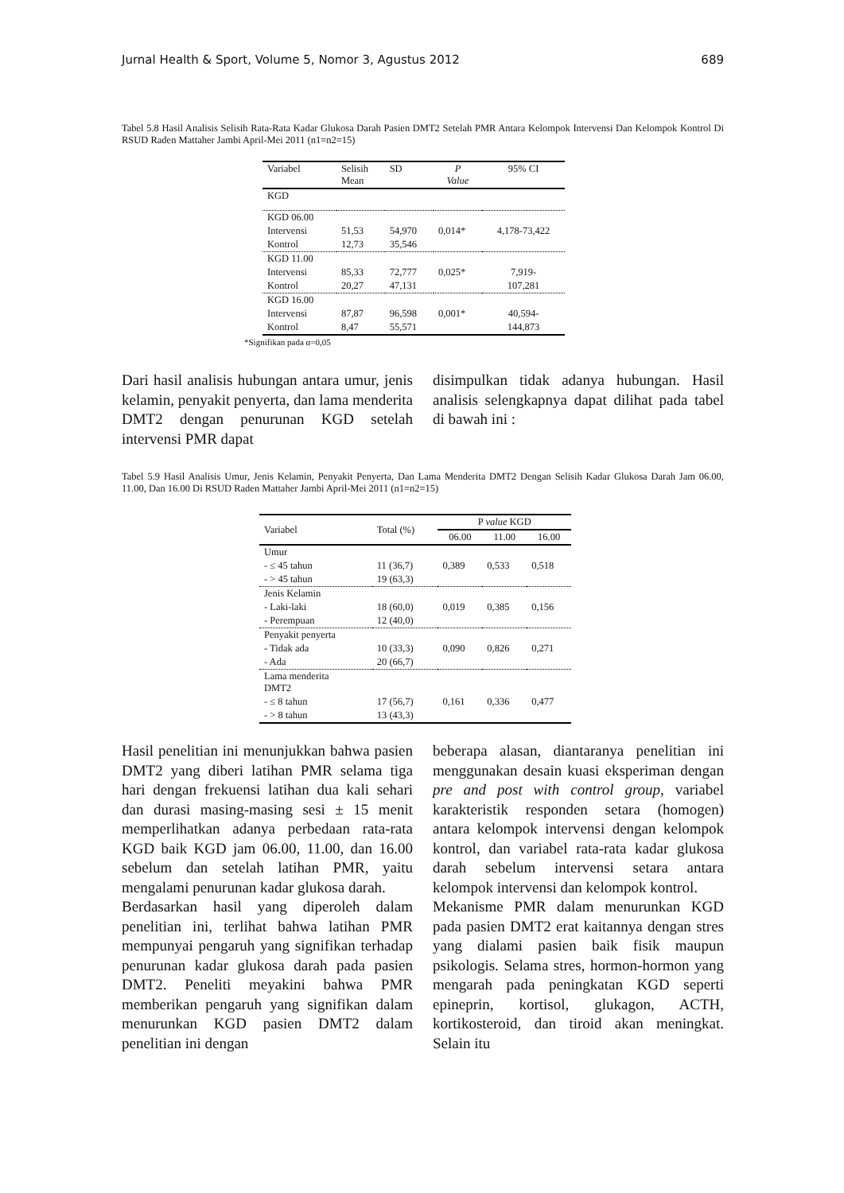Jurnal Health & Sport, Volume 5, Nomor 3, Agustus 2012 689
Tabel 5.8 Hasil Analisis Selisih Rata-Rata Kadar Glukosa Darah Pasien DMT2 Setelah PMR Antara Kelompok Intervensi Dan Kelompok Kontrol Di RSUD Raden Mattaher Jambi April-Mei 2011 (n1=n2=15)
| Variabel | Selisih Mean | SD | P Value | 95% CI |
| --- | --- | --- | --- | --- |
| KGD | | | | |
| KGD 06.00 | | | | |
| Intervensi | 51,53 | 54,970 | 0,014* | 4,178-73,422 |
| Kontrol | 12,73 | 35,546 | | |
| KGD 11.00 | | | | |
| Intervensi | 85,33 | 72,777 | 0,025* | 7,919- |
| Kontrol | 20,27 | 47,131 | | 107,281 |
| KGD 16.00 | | | | |
| Intervensi | 87,87 | 96,598 | 0,001* | 40,594- |
| Kontrol | 8,47 | 55,571 | | 144,873 |
*Signifikan pada α=0,05
Dari hasil analisis hubungan antara umur, jenis kelamin, penyakit penyerta, dan lama menderita DMT2 dengan penurunan KGD setelah intervensi PMR dapat
disimpulkan tidak adanya hubungan. Hasil analisis selengkapnya dapat dilihat pada tabel di bawah ini :
Tabel 5.9 Hasil Analisis Umur, Jenis Kelamin, Penyakit Penyerta, Dan Lama Menderita DMT2 Dengan Selisih Kadar Glukosa Darah Jam 06.00, 11.00, Dan 16.00 Di RSUD Raden Mattaher Jambi April-Mei 2011 (n1=n2=15)
| Variabel | Total (%) | P value KGD | | |
| --- | --- | --- | --- | --- |
| | | 06.00 | 11.00 | 16.00 |
| Umur | | | | |
| - ≤ 45 tahun | 11 (36,7) | 0,389 | 0,533 | 0,518 |
| - > 45 tahun | 19 (63,3) | | | |
| Jenis Kelamin | | | | |
| - Laki-laki | 18 (60,0) | 0,019 | 0,385 | 0,156 |
| - Perempuan | 12 (40,0) | | | |
| Penyakit penyerta | | | | |
| - Tidak ada | 10 (33,3) | 0,090 | 0,826 | 0,271 |
| - Ada | 20 (66,7) | | | |
| Lama menderita DMT2 | | | | |
| - ≤ 8 tahun | 17 (56,7) | 0,161 | 0,336 | 0,477 |
| - > 8 tahun | 13 (43,3) | | | |
Hasil penelitian ini menunjukkan bahwa pasien DMT2 yang diberi latihan PMR selama tiga hari dengan frekuensi latihan dua kali sehari dan durasi masing-masing sesi ± 15 menit memperlihatkan adanya perbedaan rata-rata KGD baik KGD jam 06.00, 11.00, dan 16.00 sebelum dan setelah latihan PMR, yaitu mengalami penurunan kadar glukosa darah.
Berdasarkan hasil yang diperoleh dalam penelitian ini, terlihat bahwa latihan PMR mempunyai pengaruh yang signifikan terhadap penurunan kadar glukosa darah pada pasien DMT2. Peneliti meyakini bahwa PMR memberikan pengaruh yang signifikan dalam menurunkan KGD pasien DMT2 dalam penelitian ini dengan
beberapa alasan, diantaranya penelitian ini menggunakan desain kuasi eksperiman dengan pre and post with control group, variabel karakteristik responden setara (homogen) antara kelompok intervensi dengan kelompok kontrol, dan variabel rata-rata kadar glukosa darah sebelum intervensi setara antara kelompok intervensi dan kelompok kontrol.
Mekanisme PMR dalam menurunkan KGD pada pasien DMT2 erat kaitannya dengan stres yang dialami pasien baik fisik maupun psikologis. Selama stres, hormon-hormon yang mengarah pada peningkatan KGD seperti epineprin, kortisol, glukagon, ACTH, kortikosteroid, dan tiroid akan meningkat. Selain itu